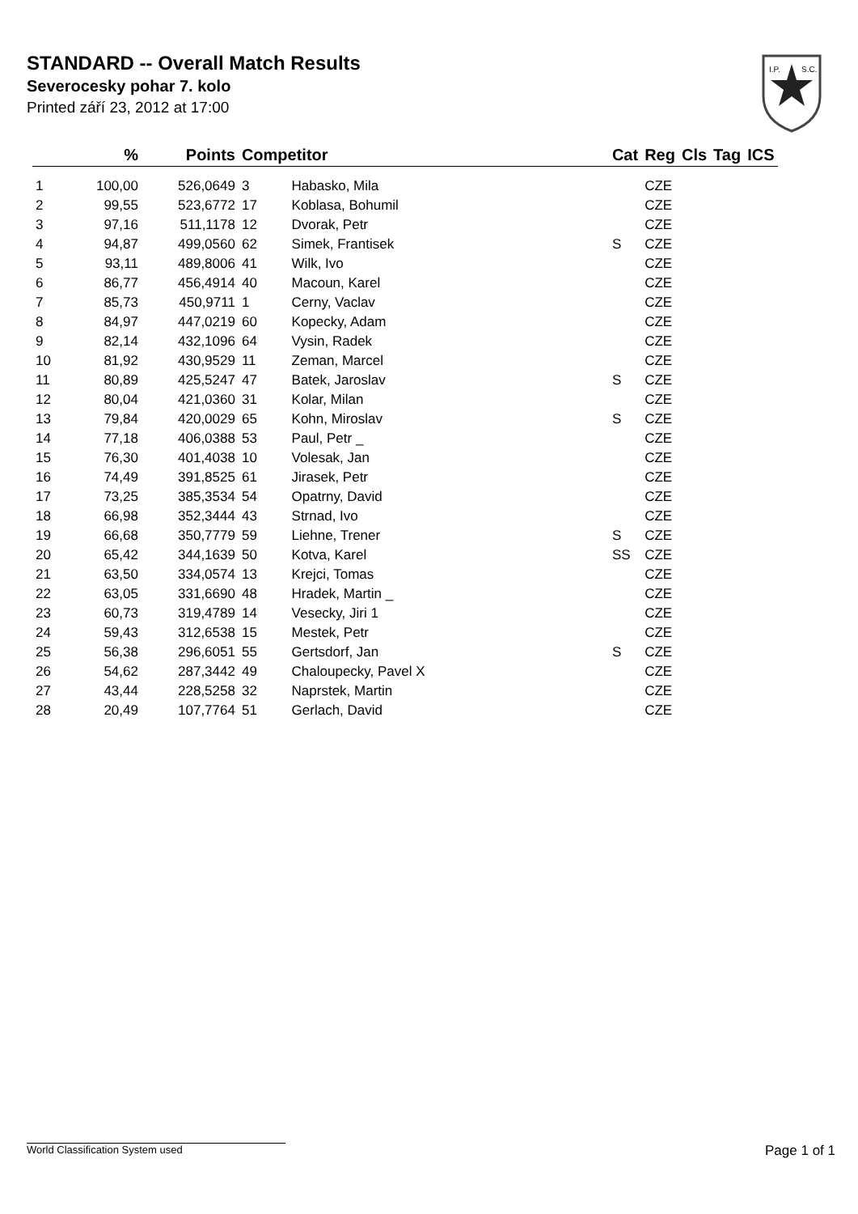STANDARD -- Overall Match Results
Severocesky pohar 7. kolo
Printed září 23, 2012 at 17:00
I.P.
S.C.
| | % | Points | Competitor | | Cat | Reg | Cls | Tag | ICS |
| --- | --- | --- | --- | --- | --- | --- | --- | --- | --- |
| 1 | 100,00 | 526,0649 | 3 | Habasko, Mila | | CZE | | | |
| 2 | 99,55 | 523,6772 | 17 | Koblasa, Bohumil | | CZE | | | |
| 3 | 97,16 | 511,1178 | 12 | Dvorak, Petr | | CZE | | | |
| 4 | 94,87 | 499,0560 | 62 | Simek, Frantisek | S | CZE | | | |
| 5 | 93,11 | 489,8006 | 41 | Wilk, Ivo | | CZE | | | |
| 6 | 86,77 | 456,4914 | 40 | Macoun, Karel | | CZE | | | |
| 7 | 85,73 | 450,9711 | 1 | Cerny, Vaclav | | CZE | | | |
| 8 | 84,97 | 447,0219 | 60 | Kopecky, Adam | | CZE | | | |
| 9 | 82,14 | 432,1096 | 64 | Vysin, Radek | | CZE | | | |
| 10 | 81,92 | 430,9529 | 11 | Zeman, Marcel | | CZE | | | |
| 11 | 80,89 | 425,5247 | 47 | Batek, Jaroslav | S | CZE | | | |
| 12 | 80,04 | 421,0360 | 31 | Kolar, Milan | | CZE | | | |
| 13 | 79,84 | 420,0029 | 65 | Kohn, Miroslav | S | CZE | | | |
| 14 | 77,18 | 406,0388 | 53 | Paul, Petr _ | | CZE | | | |
| 15 | 76,30 | 401,4038 | 10 | Volesak, Jan | | CZE | | | |
| 16 | 74,49 | 391,8525 | 61 | Jirasek, Petr | | CZE | | | |
| 17 | 73,25 | 385,3534 | 54 | Opatrny, David | | CZE | | | |
| 18 | 66,98 | 352,3444 | 43 | Strnad, Ivo | | CZE | | | |
| 19 | 66,68 | 350,7779 | 59 | Liehne, Trener | S | CZE | | | |
| 20 | 65,42 | 344,1639 | 50 | Kotva, Karel | SS | CZE | | | |
| 21 | 63,50 | 334,0574 | 13 | Krejci, Tomas | | CZE | | | |
| 22 | 63,05 | 331,6690 | 48 | Hradek, Martin _ | | CZE | | | |
| 23 | 60,73 | 319,4789 | 14 | Vesecky, Jiri 1 | | CZE | | | |
| 24 | 59,43 | 312,6538 | 15 | Mestek, Petr | | CZE | | | |
| 25 | 56,38 | 296,6051 | 55 | Gertsdorf, Jan | S | CZE | | | |
| 26 | 54,62 | 287,3442 | 49 | Chaloupecky, Pavel X | | CZE | | | |
| 27 | 43,44 | 228,5258 | 32 | Naprstek, Martin | | CZE | | | |
| 28 | 20,49 | 107,7764 | 51 | Gerlach, David | | CZE | | | |
World Classification System used Page 1 of 1